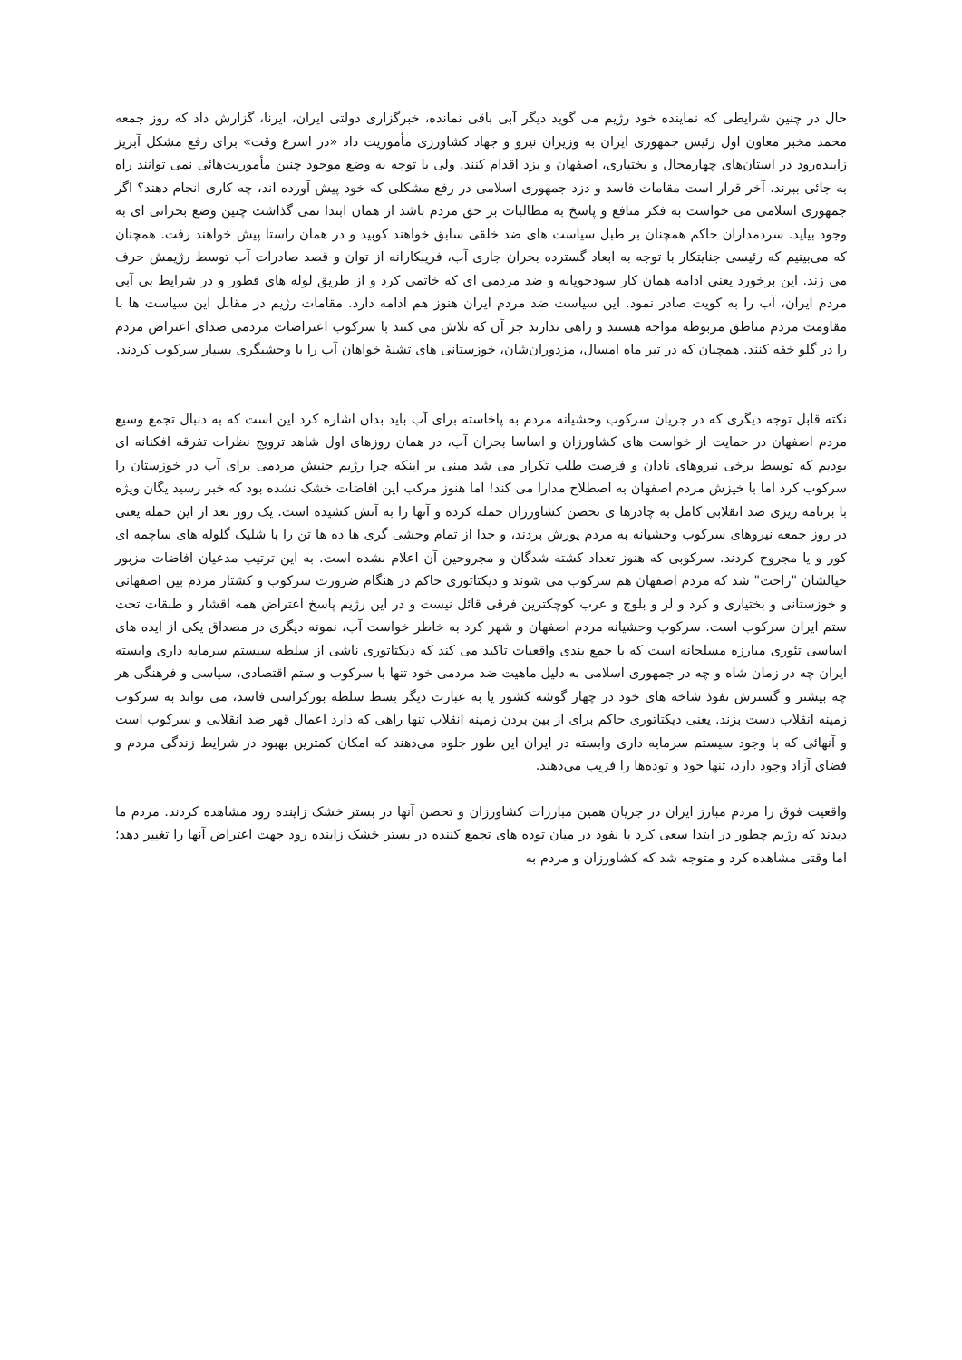حال در چنین شرایطی که نماینده خود رژیم می گوید دیگر آبی باقی نمانده، خبرگزاری دولتی ایران، ایرنا، گزارش داد که روز جمعه محمد مخبر معاون اول رئیس جمهوری ایران به وزیران نیرو و جهاد کشاورزی مأموریت داد «در اسرع وقت» برای رفع مشکل آبریز زاینده‌رود در استان‌های چهارمحال و بختیاری، اصفهان و یزد اقدام کنند. ولی با توجه به وضع موجود چنین مأموریت‌هائی نمی توانند راه به جائی ببرند. آخر قرار است مقامات فاسد و دزد جمهوری اسلامی در رفع مشکلی که خود پیش آورده اند، چه کاری انجام دهند؟ اگر جمهوری اسلامی می خواست به فکر منافع و پاسخ به مطالبات بر حق مردم باشد از همان ابتدا نمی گذاشت چنین وضع بحرانی ای به وجود بیاید. سردمداران حاکم همچنان بر طبل سیاست های ضد خلقی سابق خواهند کوبید و در همان راستا پیش خواهند رفت. همچنان که می‌بینیم که رئیسی جنایتکار با توجه به ابعاد گسترده بحران جاری آب، فریبکارانه از توان و قصد صادرات آب توسط رژیمش حرف می زند. این برخورد یعنی ادامه همان کار سودجویانه و ضد مردمی ای که خاتمی کرد و از طریق لوله های قطور و در شرایط بی آبی مردم ایران، آب را به کویت صادر نمود. این سیاست ضد مردم ایران هنوز هم ادامه دارد. مقامات رژیم در مقابل این سیاست ها با مقاومت مردم مناطق مربوطه مواجه هستند و راهی ندارند جز آن که تلاش می کنند با سرکوب اعتراضات مردمی صدای اعتراض مردم را در گلو خفه کنند. همچنان که در تیر ماه امسال، مزدوران‌شان، خوزستانی های تشنهٔ خواهان آب را با وحشیگری بسیار سرکوب کردند.
نکته قابل توجه دیگری که در جریان سرکوب وحشیانه مردم به پاخاسته برای آب باید بدان اشاره کرد این است که به دنبال تجمع وسیع مردم اصفهان در حمایت از خواست های کشاورزان و اساسا بحران آب، در همان روزهای اول شاهد ترویج نظرات تفرقه افکنانه ای بودیم که توسط برخی نیروهای نادان و فرصت طلب تکرار می شد مبنی بر اینکه چرا رژیم جنبش مردمی برای آب در خوزستان را سرکوب کرد اما با خیزش مردم اصفهان به اصطلاح مدارا می کند! اما هنوز مرکب این افاضات خشک نشده بود که خبر رسید یگان ویژه با برنامه ریزی ضد انقلابی کامل به چادرها ی تحصن کشاورزان حمله کرده و آنها را به آتش کشیده است. یک روز بعد از این حمله یعنی در روز جمعه نیروهای سرکوب وحشیانه به مردم یورش بردند، و جدا از تمام وحشی گری ها ده ها تن را با شلیک گلوله های ساچمه ای کور و یا مجروح کردند. سرکوبی که هنوز تعداد کشته شدگان و مجروحین آن اعلام نشده است. به این ترتیب مدعیان افاضات مزبور خیالشان "راحت" شد که مردم اصفهان هم سرکوب می شوند و دیکتاتوری حاکم در هنگام ضرورت سرکوب و کشتار مردم بین اصفهانی و خوزستانی و بختیاری و کرد و لر و بلوچ و عرب کوچکترین فرقی قائل نیست و در این رژیم پاسخ اعتراض همه اقشار و طبقات تحت ستم ایران سرکوب است. سرکوب وحشیانه مردم اصفهان و شهر کرد به خاطر خواست آب، نمونه دیگری در مصداق یکی از ایده های اساسی تئوری مبارزه مسلحانه است که با جمع بندی واقعیات تاکید می کند که دیکتاتوری ناشی از سلطه سیستم سرمایه داری وابسته ایران چه در زمان شاه و چه در جمهوری اسلامی به دلیل ماهیت ضد مردمی خود تنها با سرکوب و ستم اقتصادی، سیاسی و فرهنگی هر چه بیشتر و گسترش نفوذ شاخه های خود در چهار گوشه کشور یا به عبارت دیگر بسط سلطه بورکراسی فاسد، می تواند به سرکوب زمینه انقلاب دست بزند. یعنی دیکتاتوری حاکم برای از بین بردن زمینه انقلاب تنها راهی که دارد اعمال قهر ضد انقلابی و سرکوب است و آنهائی که با وجود سیستم سرمایه داری وابسته در ایران این طور جلوه می‌دهند که امکان کمترین بهبود در شرایط زندگی مردم و فضای آزاد وجود دارد، تنها خود و توده‌ها را فریب می‌دهند.
واقعیت فوق را مردم مبارز ایران در جریان همین مبارزات کشاورزان و تحصن آنها در بستر خشک زاینده رود مشاهده کردند. مردم ما دیدند که رژیم چطور در ابتدا سعی کرد با نفوذ در میان توده های تجمع کننده در بستر خشک زاینده رود جهت اعتراض آنها را تغییر دهد؛ اما وقتی مشاهده کرد و متوجه شد که کشاورزان و مردم به